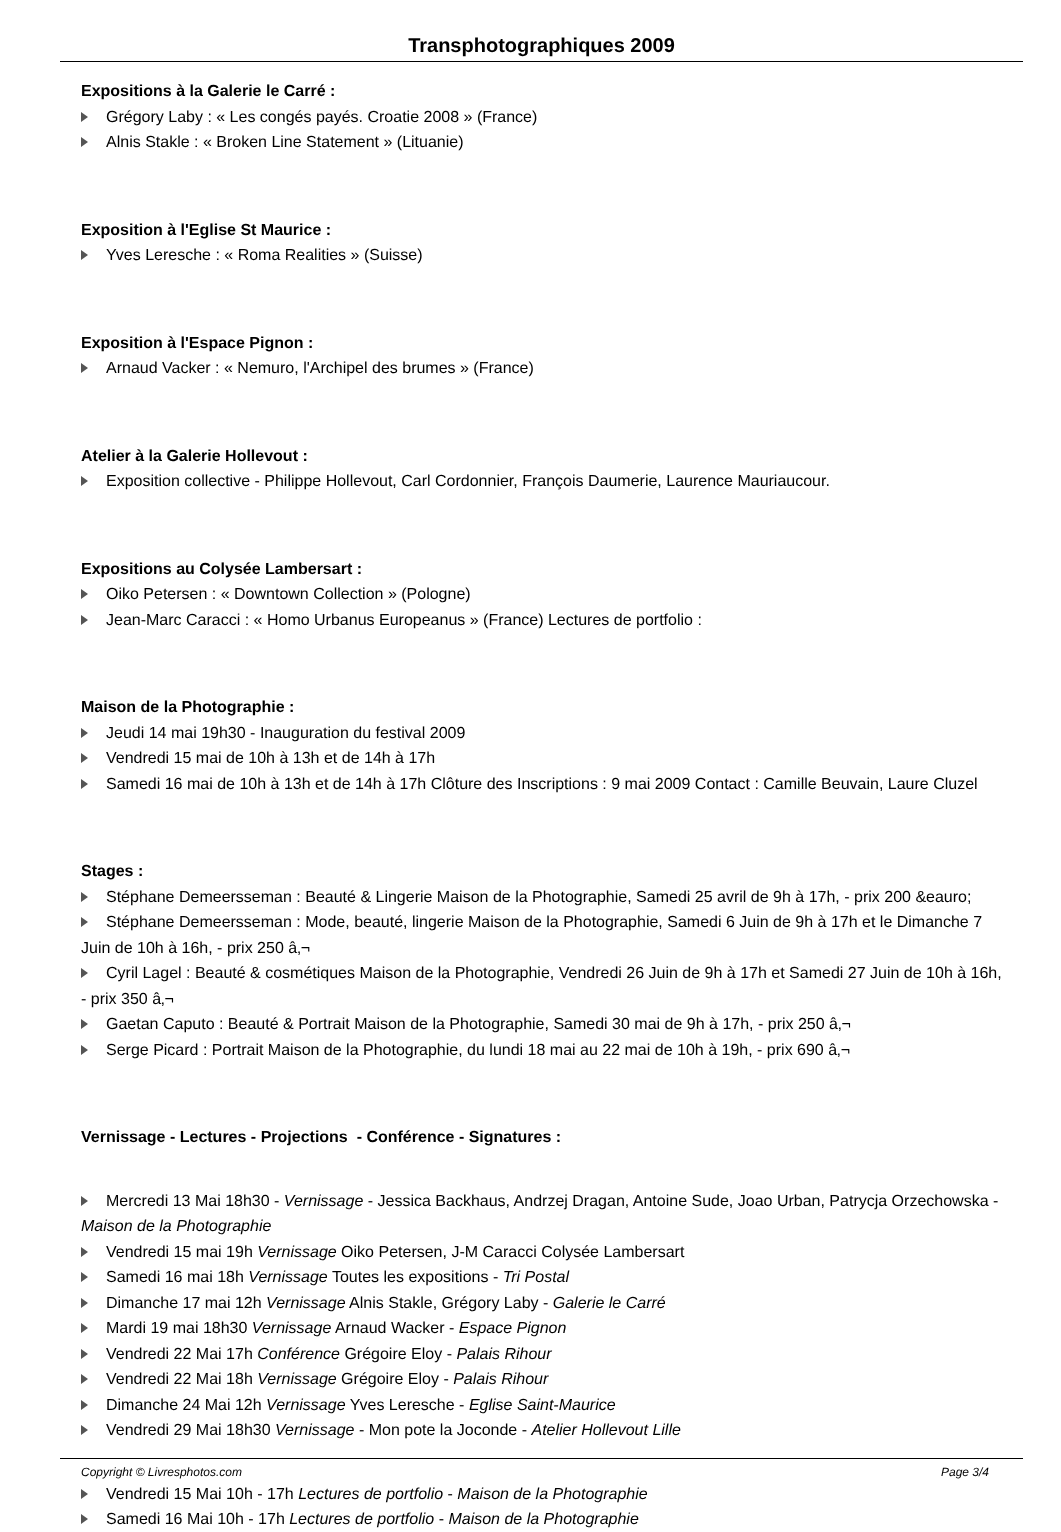Transphotographiques 2009
Expositions à la Galerie le Carré :
Grégory Laby : « Les congés payés. Croatie 2008 » (France)
Alnis Stakle : « Broken Line Statement » (Lituanie)
Exposition à l'Eglise St Maurice :
Yves Leresche : « Roma Realities » (Suisse)
Exposition à l'Espace Pignon :
Arnaud Vacker : « Nemuro, l'Archipel des brumes » (France)
Atelier à la Galerie Hollevout :
Exposition collective - Philippe Hollevout, Carl Cordonnier, François Daumerie, Laurence Mauriaucour.
Expositions au Colysée Lambersart :
Oiko Petersen : « Downtown Collection » (Pologne)
Jean-Marc Caracci : « Homo Urbanus Europeanus » (France) Lectures de portfolio :
Maison de la Photographie :
Jeudi 14 mai 19h30 - Inauguration du festival 2009
Vendredi 15 mai de 10h à 13h et de 14h à 17h
Samedi 16 mai de 10h à 13h et de 14h à 17h Clôture des Inscriptions : 9 mai 2009 Contact : Camille Beuvain, Laure Cluzel
Stages :
Stéphane Demeersseman : Beauté & Lingerie Maison de la Photographie, Samedi 25 avril de 9h à 17h, - prix 200 &eauro;
Stéphane Demeersseman : Mode, beauté, lingerie Maison de la Photographie, Samedi 6 Juin de 9h à 17h et le Dimanche 7 Juin de 10h à 16h, - prix 250 â‚¬
Cyril Lagel : Beauté & cosmétiques Maison de la Photographie, Vendredi 26 Juin de 9h à 17h et Samedi 27 Juin de 10h à 16h, - prix 350 â‚¬
Gaetan Caputo : Beauté & Portrait Maison de la Photographie, Samedi 30 mai de 9h à 17h, - prix 250 â‚¬
Serge Picard : Portrait Maison de la Photographie, du lundi 18 mai au 22 mai de 10h à 19h, - prix 690 â‚¬
Vernissage - Lectures - Projections - Conférence - Signatures :
Mercredi 13 Mai 18h30 - Vernissage - Jessica Backhaus, Andrzej Dragan, Antoine Sude, Joao Urban, Patrycja Orzechowska - Maison de la Photographie
Vendredi 15 mai 19h Vernissage Oiko Petersen, J-M Caracci Colysée Lambersart
Samedi 16 mai 18h Vernissage Toutes les expositions - Tri Postal
Dimanche 17 mai 12h Vernissage Alnis Stakle, Grégory Laby - Galerie le Carré
Mardi 19 mai 18h30 Vernissage Arnaud Wacker - Espace Pignon
Vendredi 22 Mai 17h Conférence Grégoire Eloy - Palais Rihour
Vendredi 22 Mai 18h Vernissage Grégoire Eloy - Palais Rihour
Dimanche 24 Mai 12h Vernissage Yves Leresche - Eglise Saint-Maurice
Vendredi 29 Mai 18h30 Vernissage - Mon pote la Joconde - Atelier Hollevout Lille
Vendredi 15 Mai 10h - 17h Lectures de portfolio - Maison de la Photographie
Samedi 16 Mai 10h - 17h Lectures de portfolio - Maison de la Photographie
Copyright © Livresphotos.com Page 3/4